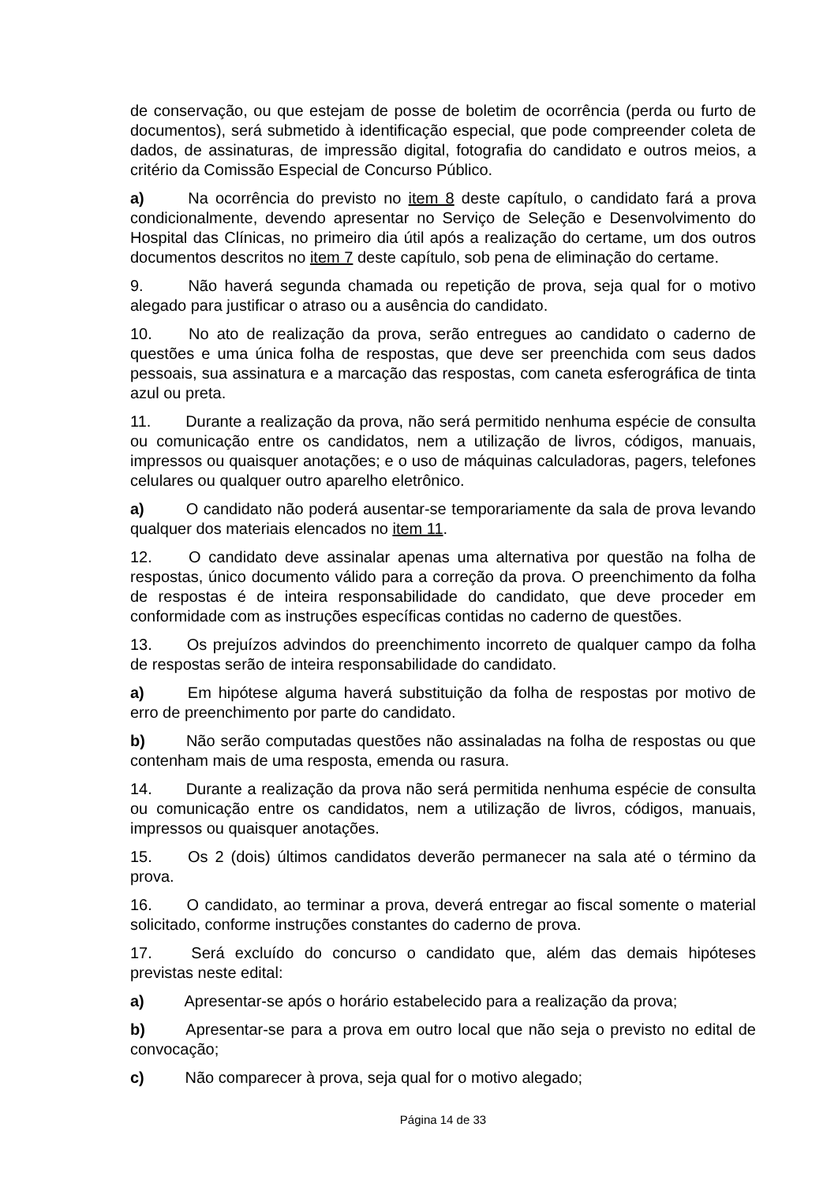de conservação, ou que estejam de posse de boletim de ocorrência (perda ou furto de documentos), será submetido à identificação especial, que pode compreender coleta de dados, de assinaturas, de impressão digital, fotografia do candidato e outros meios, a critério da Comissão Especial de Concurso Público.
a) Na ocorrência do previsto no item 8 deste capítulo, o candidato fará a prova condicionalmente, devendo apresentar no Serviço de Seleção e Desenvolvimento do Hospital das Clínicas, no primeiro dia útil após a realização do certame, um dos outros documentos descritos no item 7 deste capítulo, sob pena de eliminação do certame.
9. Não haverá segunda chamada ou repetição de prova, seja qual for o motivo alegado para justificar o atraso ou a ausência do candidato.
10. No ato de realização da prova, serão entregues ao candidato o caderno de questões e uma única folha de respostas, que deve ser preenchida com seus dados pessoais, sua assinatura e a marcação das respostas, com caneta esferográfica de tinta azul ou preta.
11. Durante a realização da prova, não será permitido nenhuma espécie de consulta ou comunicação entre os candidatos, nem a utilização de livros, códigos, manuais, impressos ou quaisquer anotações; e o uso de máquinas calculadoras, pagers, telefones celulares ou qualquer outro aparelho eletrônico.
a) O candidato não poderá ausentar-se temporariamente da sala de prova levando qualquer dos materiais elencados no item 11.
12. O candidato deve assinalar apenas uma alternativa por questão na folha de respostas, único documento válido para a correção da prova. O preenchimento da folha de respostas é de inteira responsabilidade do candidato, que deve proceder em conformidade com as instruções específicas contidas no caderno de questões.
13. Os prejuízos advindos do preenchimento incorreto de qualquer campo da folha de respostas serão de inteira responsabilidade do candidato.
a) Em hipótese alguma haverá substituição da folha de respostas por motivo de erro de preenchimento por parte do candidato.
b) Não serão computadas questões não assinaladas na folha de respostas ou que contenham mais de uma resposta, emenda ou rasura.
14. Durante a realização da prova não será permitida nenhuma espécie de consulta ou comunicação entre os candidatos, nem a utilização de livros, códigos, manuais, impressos ou quaisquer anotações.
15. Os 2 (dois) últimos candidatos deverão permanecer na sala até o término da prova.
16. O candidato, ao terminar a prova, deverá entregar ao fiscal somente o material solicitado, conforme instruções constantes do caderno de prova.
17. Será excluído do concurso o candidato que, além das demais hipóteses previstas neste edital:
a) Apresentar-se após o horário estabelecido para a realização da prova;
b) Apresentar-se para a prova em outro local que não seja o previsto no edital de convocação;
c) Não comparecer à prova, seja qual for o motivo alegado;
Página 14 de 33